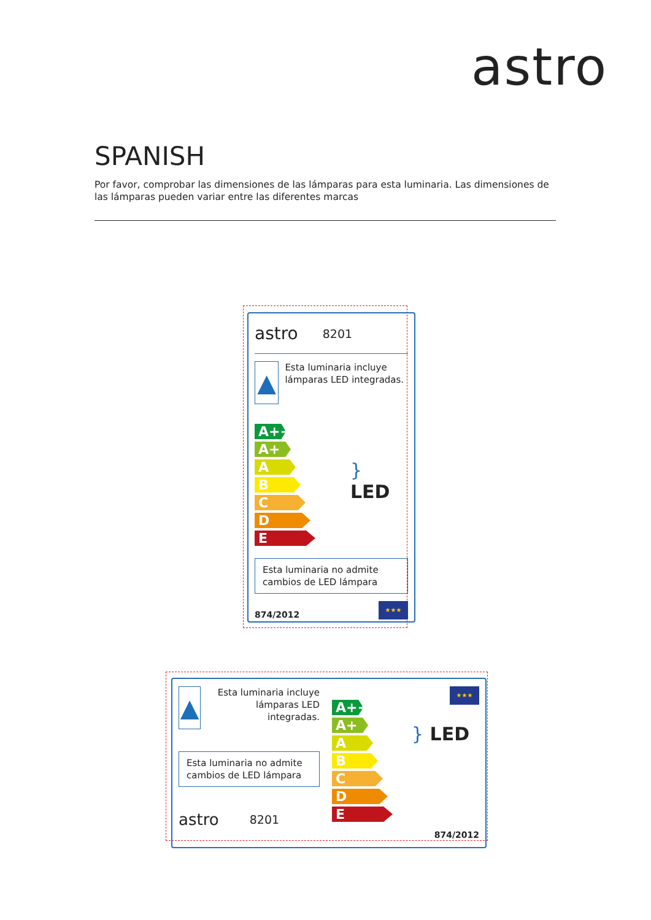astro
SPANISH
Por favor, comprobar las dimensiones de las lámparas para esta luminaria. Las dimensiones de las lámparas pueden variar entre las diferentes marcas
astro 8201
▲
Esta luminaria incluye lámparas LED integradas.
A++
A+
A
B
C
D
E
} LED
Esta luminaria no admite cambios de LED lámpara
874/2012
★★★
▲
Esta luminaria incluye lámparas LED integradas.
Esta luminaria no admite cambios de LED lámpara
astro 8201
A++
A+
A
B
C
D
E
★★★
} LED
874/2012